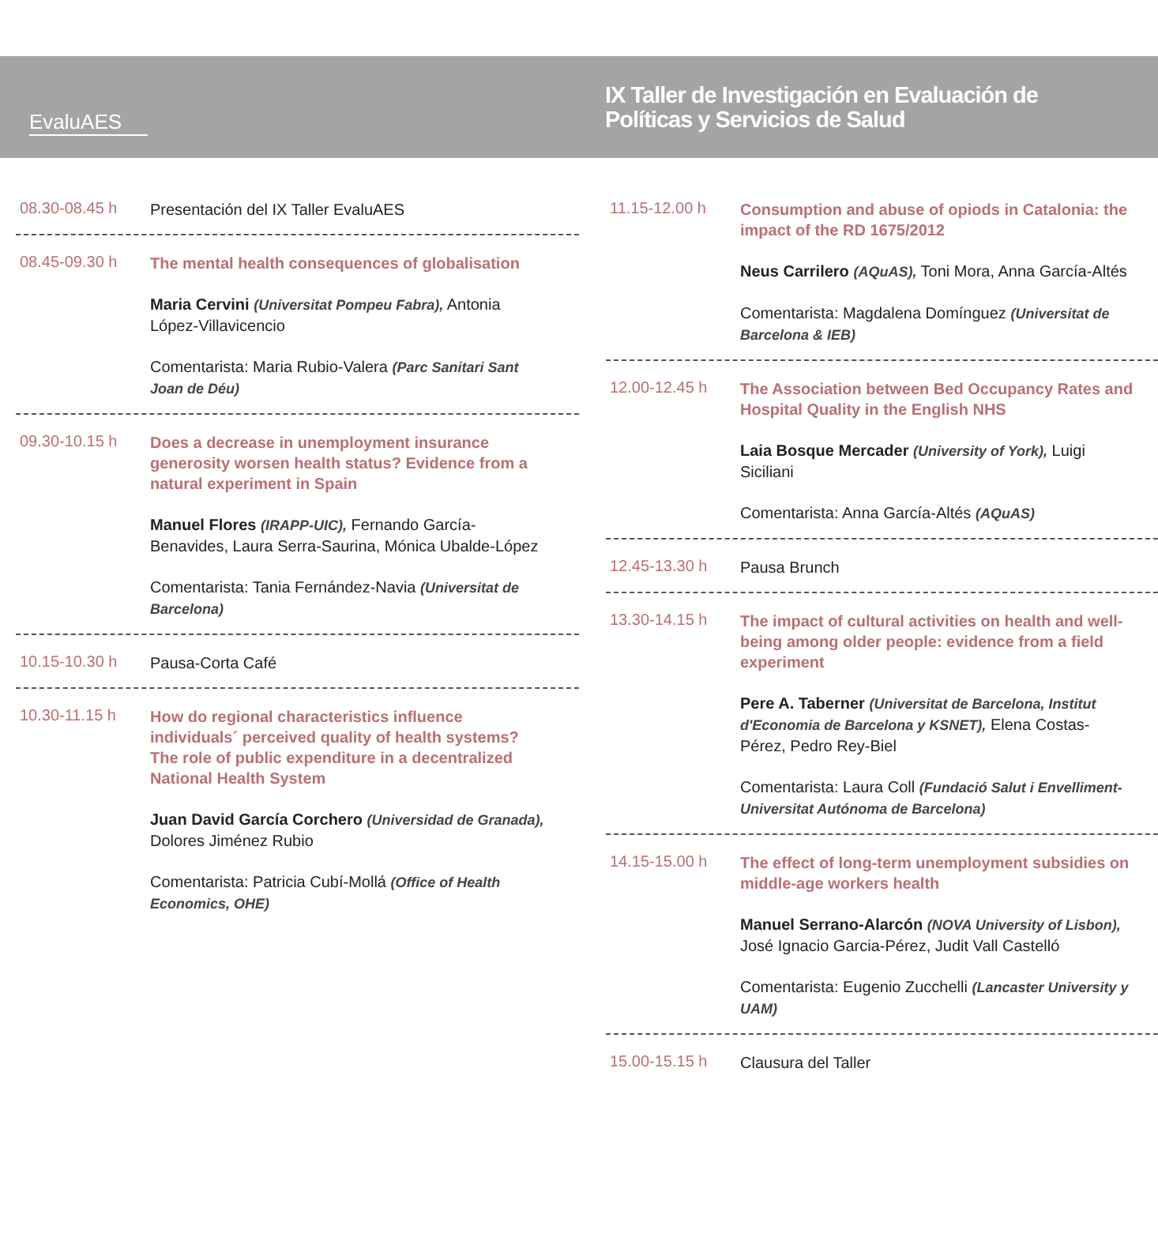EvaluAES
IX Taller de Investigación en Evaluación de Políticas y Servicios de Salud
08.30-08.45 h
Presentación del IX Taller EvaluAES
08.45-09.30 h
The mental health consequences of globalisation
Maria Cervini (Universitat Pompeu Fabra), Antonia López-Villavicencio
Comentarista: Maria Rubio-Valera (Parc Sanitari Sant Joan de Déu)
09.30-10.15 h
Does a decrease in unemployment insurance generosity worsen health status? Evidence from a natural experiment in Spain
Manuel Flores (IRAPP-UIC), Fernando García-Benavides, Laura Serra-Saurina, Mónica Ubalde-López
Comentarista: Tania Fernández-Navia (Universitat de Barcelona)
10.15-10.30 h
Pausa-Corta Café
10.30-11.15 h
How do regional characteristics influence individuals´ perceived quality of health systems? The role of public expenditure in a decentralized National Health System
Juan David García Corchero (Universidad de Granada), Dolores Jiménez Rubio
Comentarista: Patricia Cubí-Mollá (Office of Health Economics, OHE)
11.15-12.00 h
Consumption and abuse of opiods in Catalonia: the impact of the RD 1675/2012
Neus Carrilero (AQuAS), Toni Mora, Anna García-Altés
Comentarista: Magdalena Domínguez (Universitat de Barcelona & IEB)
12.00-12.45 h
The Association between Bed Occupancy Rates and Hospital Quality in the English NHS
Laia Bosque Mercader (University of York), Luigi Siciliani
Comentarista: Anna García-Altés (AQuAS)
12.45-13.30 h
Pausa Brunch
13.30-14.15 h
The impact of cultural activities on health and well-being among older people: evidence from a field experiment
Pere A. Taberner (Universitat de Barcelona, Institut d'Economia de Barcelona y KSNET), Elena Costas-Pérez, Pedro Rey-Biel
Comentarista: Laura Coll (Fundació Salut i Envelliment-Universitat Autónoma de Barcelona)
14.15-15.00 h
The effect of long-term unemployment subsidies on middle-age workers health
Manuel Serrano-Alarcón (NOVA University of Lisbon), José Ignacio Garcia-Pérez, Judit Vall Castelló
Comentarista: Eugenio Zucchelli (Lancaster University y UAM)
15.00-15.15 h
Clausura del Taller